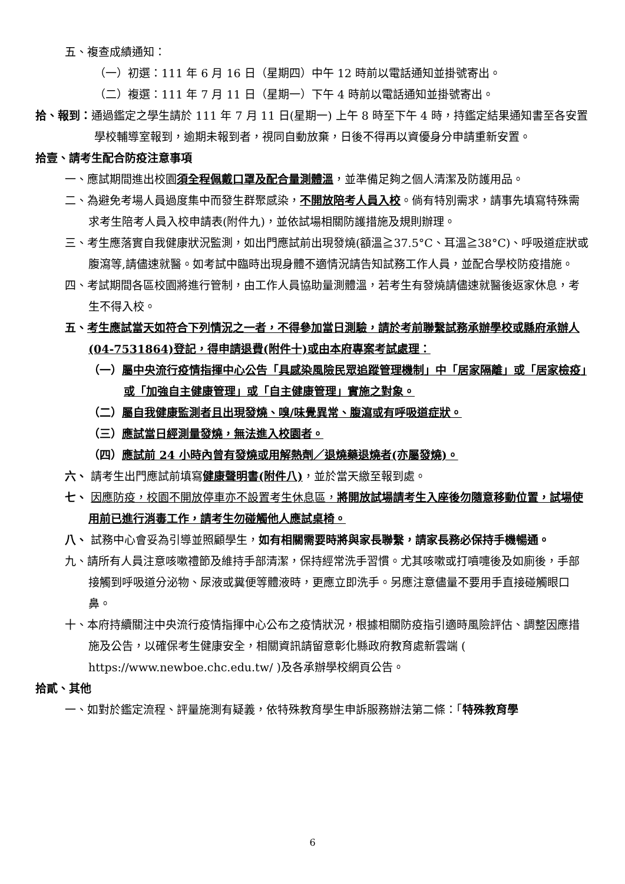五、複查成績通知：
（一）初選：111 年 6 月 16 日（星期四）中午 12 時前以電話通知並掛號寄出。
（二）複選：111 年 7 月 11 日（星期一）下午 4 時前以電話通知並掛號寄出。
拾、報到：通過鑑定之學生請於 111 年 7 月 11 日(星期一) 上午 8 時至下午 4 時，持鑑定結果通知書至各安置學校輔導室報到，逾期未報到者，視同自動放棄，日後不得再以資優身分申請重新安置。
拾壹、請考生配合防疫注意事項
一、應試期間進出校園須全程佩戴口罩及配合量測體溫，並準備足夠之個人清潔及防護用品。
二、為避免考場人員過度集中而發生群聚感染，不開放陪考人員入校。倘有特別需求，請事先填寫特殊需求考生陪考人員入校申請表(附件九)，並依試場相關防護措施及規則辦理。
三、考生應落實自我健康狀況監測，如出門應試前出現發燒(額溫≧37.5°C、耳溫≧38°C)、呼吸道症狀或腹瀉等,請儘速就醫。如考試中臨時出現身體不適情況請告知試務工作人員，並配合學校防疫措施。
四、考試期間各區校園將進行管制，由工作人員協助量測體溫，若考生有發燒請儘速就醫後返家休息，考生不得入校。
五、考生應試當天如符合下列情況之一者，不得參加當日測驗，請於考前聯繫試務承辦學校或縣府承辦人(04-7531864)登記，得申請退費(附件十)或由本府專案考試處理：
（一）屬中央流行疫情指揮中心公告「具感染風險民眾追蹤管理機制」中「居家隔離」或「居家檢疫」或「加強自主健康管理」或「自主健康管理」實施之對象。
（二）屬自我健康監測者且出現發燒、嗅/味覺異常、腹瀉或有呼吸道症狀。
（三）應試當日經測量發燒，無法進入校園者。
（四）應試前 24 小時內曾有發燒或用解熱劑／退燒藥退燒者(亦屬發燒)。
六、 請考生出門應試前填寫健康聲明書(附件八)，並於當天繳至報到處。
七、 因應防疫，校園不開放停車亦不設置考生休息區，將開放試場請考生入座後勿隨意移動位置，試場使用前已進行消毒工作，請考生勿碰觸他人應試桌椅。
八、 試務中心會妥為引導並照顧學生，如有相關需要時將與家長聯繫，請家長務必保持手機暢通。
九、請所有人員注意咳嗽禮節及維持手部清潔，保持經常洗手習慣。尤其咳嗽或打噴嚏後及如廁後，手部接觸到呼吸道分泌物、尿液或糞便等體液時，更應立即洗手。另應注意儘量不要用手直接碰觸眼口鼻。
十、本府持續關注中央流行疫情指揮中心公布之疫情狀況，根據相關防疫指引適時風險評估、調整因應措施及公告，以確保考生健康安全，相關資訊請留意彰化縣政府教育處新雲端 ( https://www.newboe.chc.edu.tw/ )及各承辦學校網頁公告。
拾貳、其他
一、如對於鑑定流程、評量施測有疑義，依特殊教育學生申訴服務辦法第二條：「特殊教育學
6